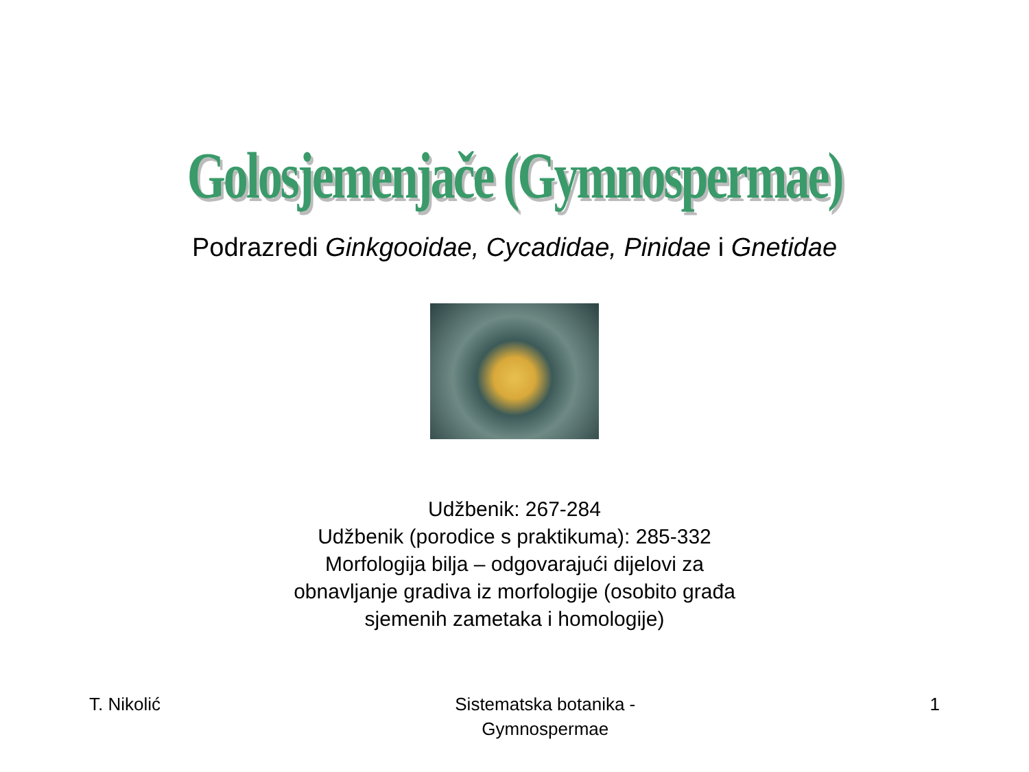Golosjemenjače (Gymnospermae)
Podrazredi Ginkgooidae, Cycadidae, Pinidae i Gnetidae
Udžbenik: 267-284
Udžbenik (porodice s praktikuma): 285-332
Morfologija bilja – odgovarajući dijelovi za
obnavljanje gradiva iz morfologije (osobito građa
sjemenih zametaka i homologije)
T. Nikolić Sistematska botanika -
Gymnospermae
1